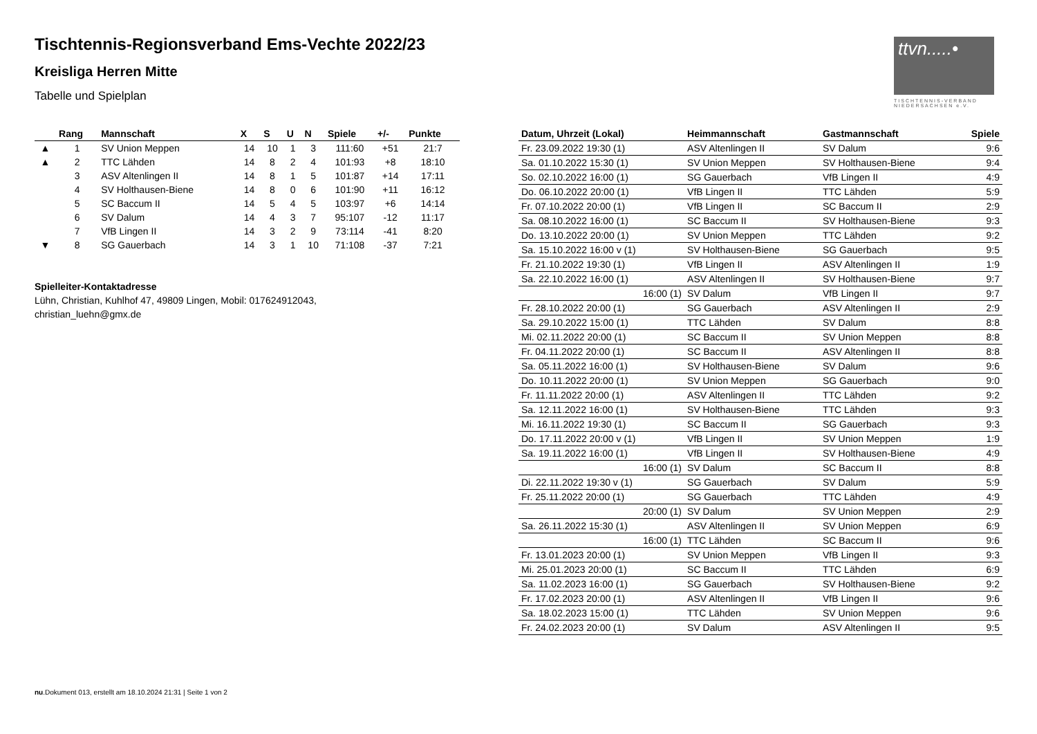ttvn.....•
TISCHTENNIS-VERBAND NIEDERSACHSEN e.V.
Tischtennis-Regionsverband Ems-Vechte 2022/23
Kreisliga Herren Mitte
Tabelle und Spielplan
| | Rang | Mannschaft | X | S | U | N | Spiele | +/- | Punkte |
| --- | --- | --- | --- | --- | --- | --- | --- | --- | --- |
| ▲ | 1 | SV Union Meppen | 14 | 10 | 1 | 3 | 111:60 | +51 | 21:7 |
| ▲ | 2 | TTC Lähden | 14 | 8 | 2 | 4 | 101:93 | +8 | 18:10 |
| | 3 | ASV Altenlingen II | 14 | 8 | 1 | 5 | 101:87 | +14 | 17:11 |
| | 4 | SV Holthausen-Biene | 14 | 8 | 0 | 6 | 101:90 | +11 | 16:12 |
| | 5 | SC Baccum II | 14 | 5 | 4 | 5 | 103:97 | +6 | 14:14 |
| | 6 | SV Dalum | 14 | 4 | 3 | 7 | 95:107 | -12 | 11:17 |
| | 7 | VfB Lingen II | 14 | 3 | 2 | 9 | 73:114 | -41 | 8:20 |
| ▼ | 8 | SG Gauerbach | 14 | 3 | 1 | 10 | 71:108 | -37 | 7:21 |
Spielleiter-Kontaktadresse
Lühn, Christian, Kuhlhof 47, 49809 Lingen, Mobil: 017624912043,
christian_luehn@gmx.de
| Datum, Uhrzeit (Lokal) | Heimmannschaft | Gastmannschaft | Spiele |
| --- | --- | --- | --- |
| Fr. 23.09.2022 19:30 (1) | ASV Altenlingen II | SV Dalum | 9:6 |
| Sa. 01.10.2022 15:30 (1) | SV Union Meppen | SV Holthausen-Biene | 9:4 |
| So. 02.10.2022 16:00 (1) | SG Gauerbach | VfB Lingen II | 4:9 |
| Do. 06.10.2022 20:00 (1) | VfB Lingen II | TTC Lähden | 5:9 |
| Fr. 07.10.2022 20:00 (1) | VfB Lingen II | SC Baccum II | 2:9 |
| Sa. 08.10.2022 16:00 (1) | SC Baccum II | SV Holthausen-Biene | 9:3 |
| Do. 13.10.2022 20:00 (1) | SV Union Meppen | TTC Lähden | 9:2 |
| Sa. 15.10.2022 16:00 v (1) | SV Holthausen-Biene | SG Gauerbach | 9:5 |
| Fr. 21.10.2022 19:30 (1) | VfB Lingen II | ASV Altenlingen II | 1:9 |
| Sa. 22.10.2022 16:00 (1) | ASV Altenlingen II | SV Holthausen-Biene | 9:7 |
| 16:00 (1) | SV Dalum | VfB Lingen II | 9:7 |
| Fr. 28.10.2022 20:00 (1) | SG Gauerbach | ASV Altenlingen II | 2:9 |
| Sa. 29.10.2022 15:00 (1) | TTC Lähden | SV Dalum | 8:8 |
| Mi. 02.11.2022 20:00 (1) | SC Baccum II | SV Union Meppen | 8:8 |
| Fr. 04.11.2022 20:00 (1) | SC Baccum II | ASV Altenlingen II | 8:8 |
| Sa. 05.11.2022 16:00 (1) | SV Holthausen-Biene | SV Dalum | 9:6 |
| Do. 10.11.2022 20:00 (1) | SV Union Meppen | SG Gauerbach | 9:0 |
| Fr. 11.11.2022 20:00 (1) | ASV Altenlingen II | TTC Lähden | 9:2 |
| Sa. 12.11.2022 16:00 (1) | SV Holthausen-Biene | TTC Lähden | 9:3 |
| Mi. 16.11.2022 19:30 (1) | SC Baccum II | SG Gauerbach | 9:3 |
| Do. 17.11.2022 20:00 v (1) | VfB Lingen II | SV Union Meppen | 1:9 |
| Sa. 19.11.2022 16:00 (1) | VfB Lingen II | SV Holthausen-Biene | 4:9 |
| 16:00 (1) | SV Dalum | SC Baccum II | 8:8 |
| Di. 22.11.2022 19:30 v (1) | SG Gauerbach | SV Dalum | 5:9 |
| Fr. 25.11.2022 20:00 (1) | SG Gauerbach | TTC Lähden | 4:9 |
| 20:00 (1) | SV Dalum | SV Union Meppen | 2:9 |
| Sa. 26.11.2022 15:30 (1) | ASV Altenlingen II | SV Union Meppen | 6:9 |
| 16:00 (1) | TTC Lähden | SC Baccum II | 9:6 |
| Fr. 13.01.2023 20:00 (1) | SV Union Meppen | VfB Lingen II | 9:3 |
| Mi. 25.01.2023 20:00 (1) | SC Baccum II | TTC Lähden | 6:9 |
| Sa. 11.02.2023 16:00 (1) | SG Gauerbach | SV Holthausen-Biene | 9:2 |
| Fr. 17.02.2023 20:00 (1) | ASV Altenlingen II | VfB Lingen II | 9:6 |
| Sa. 18.02.2023 15:00 (1) | TTC Lähden | SV Union Meppen | 9:6 |
| Fr. 24.02.2023 20:00 (1) | SV Dalum | ASV Altenlingen II | 9:5 |
nu.Dokument 013, erstellt am 18.10.2024 21:31 | Seite 1 von 2